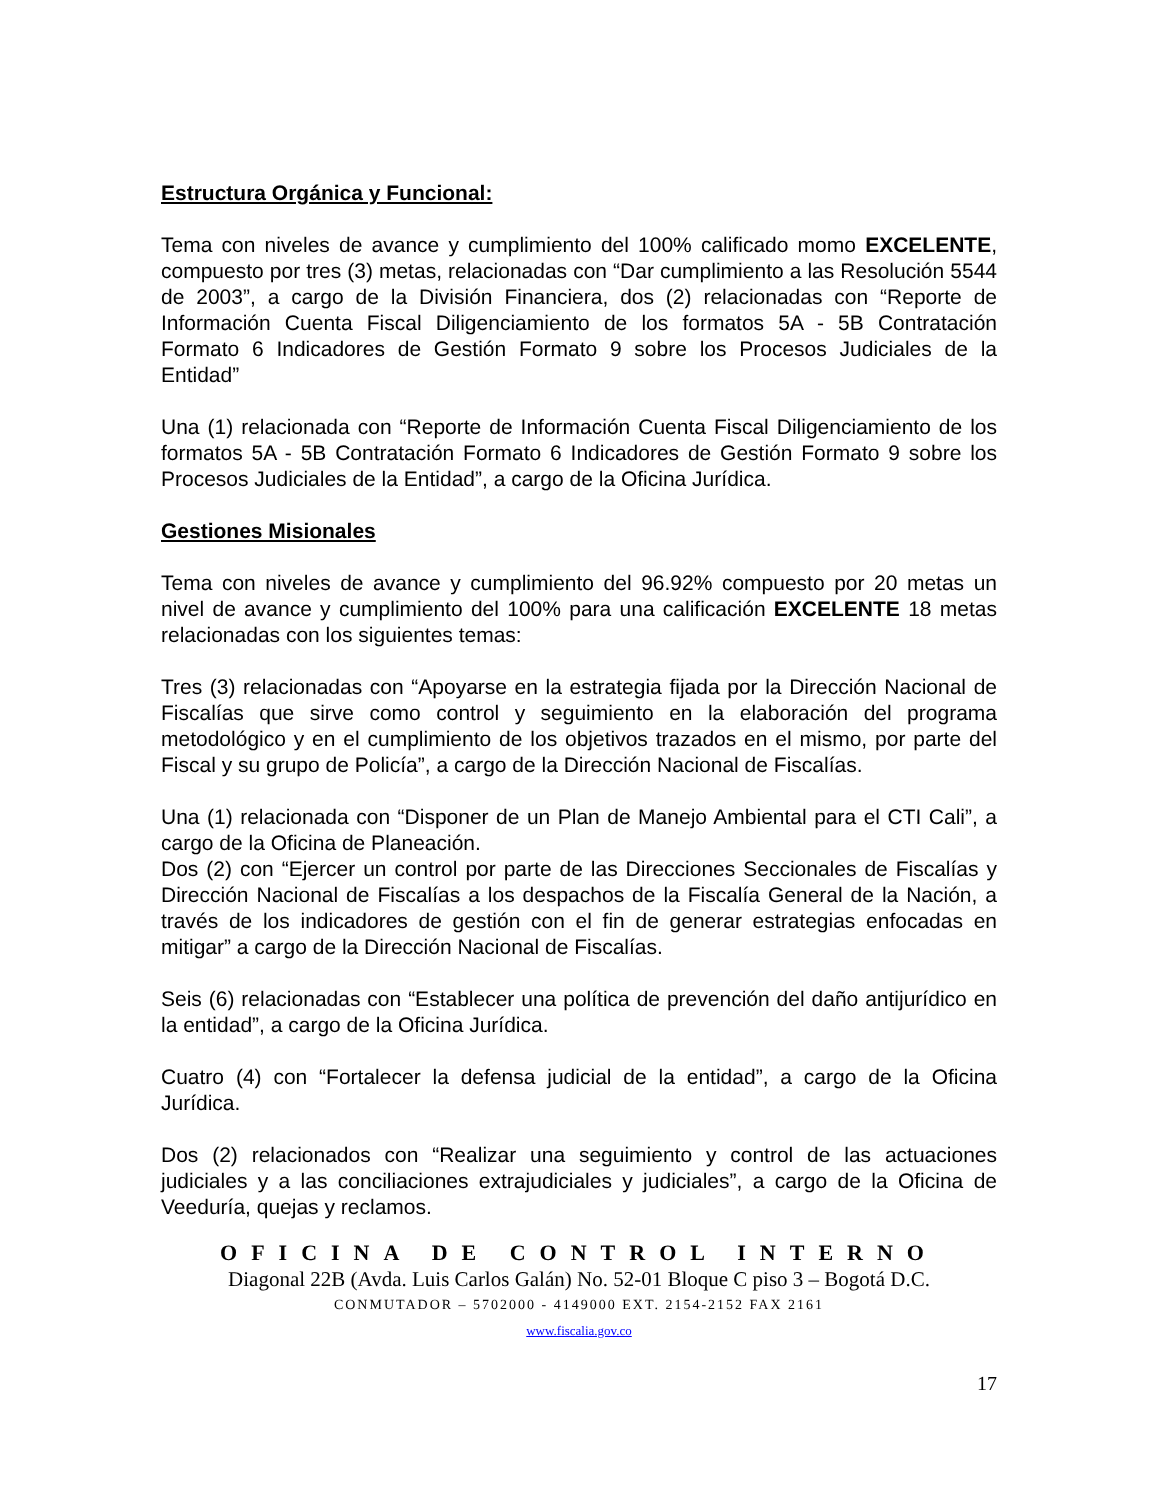Estructura Orgánica y Funcional:
Tema con niveles de avance y cumplimiento del 100% calificado momo EXCELENTE, compuesto por tres (3) metas, relacionadas con “Dar cumplimiento a las Resolución 5544 de 2003”, a cargo de la División Financiera, dos (2) relacionadas con “Reporte de Información Cuenta Fiscal Diligenciamiento de los formatos 5A - 5B Contratación Formato 6 Indicadores de Gestión Formato 9 sobre los Procesos Judiciales de la Entidad”
Una (1) relacionada con “Reporte de Información Cuenta Fiscal Diligenciamiento de los formatos 5A - 5B Contratación Formato 6 Indicadores de Gestión Formato 9 sobre los Procesos Judiciales de la Entidad”, a cargo de la Oficina Jurídica.
Gestiones Misionales
Tema con niveles de avance y cumplimiento del 96.92% compuesto por 20 metas un nivel de avance y cumplimiento del 100% para una calificación EXCELENTE 18 metas relacionadas con los siguientes temas:
Tres (3) relacionadas con “Apoyarse en la estrategia fijada por la Dirección Nacional de Fiscalías que sirve como control y seguimiento en la elaboración del programa metodológico y en el cumplimiento de los objetivos trazados en el mismo, por parte del Fiscal y su grupo de Policía”, a cargo de la Dirección Nacional de Fiscalías.
Una (1) relacionada con “Disponer de un Plan de Manejo Ambiental para el CTI Cali”, a cargo de la Oficina de Planeación.
Dos (2) con “Ejercer un control por parte de las Direcciones Seccionales de Fiscalías y Dirección Nacional de Fiscalías a los despachos de la Fiscalía General de la Nación, a través de los indicadores de gestión con el fin de generar estrategias enfocadas en mitigar” a cargo de la Dirección Nacional de Fiscalías.
Seis (6) relacionadas con “Establecer una política de prevención del daño antijurídico en la entidad”, a cargo de la Oficina Jurídica.
Cuatro (4) con “Fortalecer la defensa judicial de la entidad”, a cargo de la Oficina Jurídica.
Dos (2) relacionados con “Realizar una seguimiento y control de las actuaciones judiciales y a las conciliaciones extrajudiciales y judiciales”, a cargo de la Oficina de Veeduría, quejas y reclamos.
OFICINA DE CONTROL INTERNO
Diagonal 22B (Avda. Luis Carlos Galán) No. 52-01 Bloque C piso 3 – Bogotá D.C.
CONMUTADOR – 5702000 - 4149000 EXT. 2154-2152 FAX 2161
www.fiscalia.gov.co
17